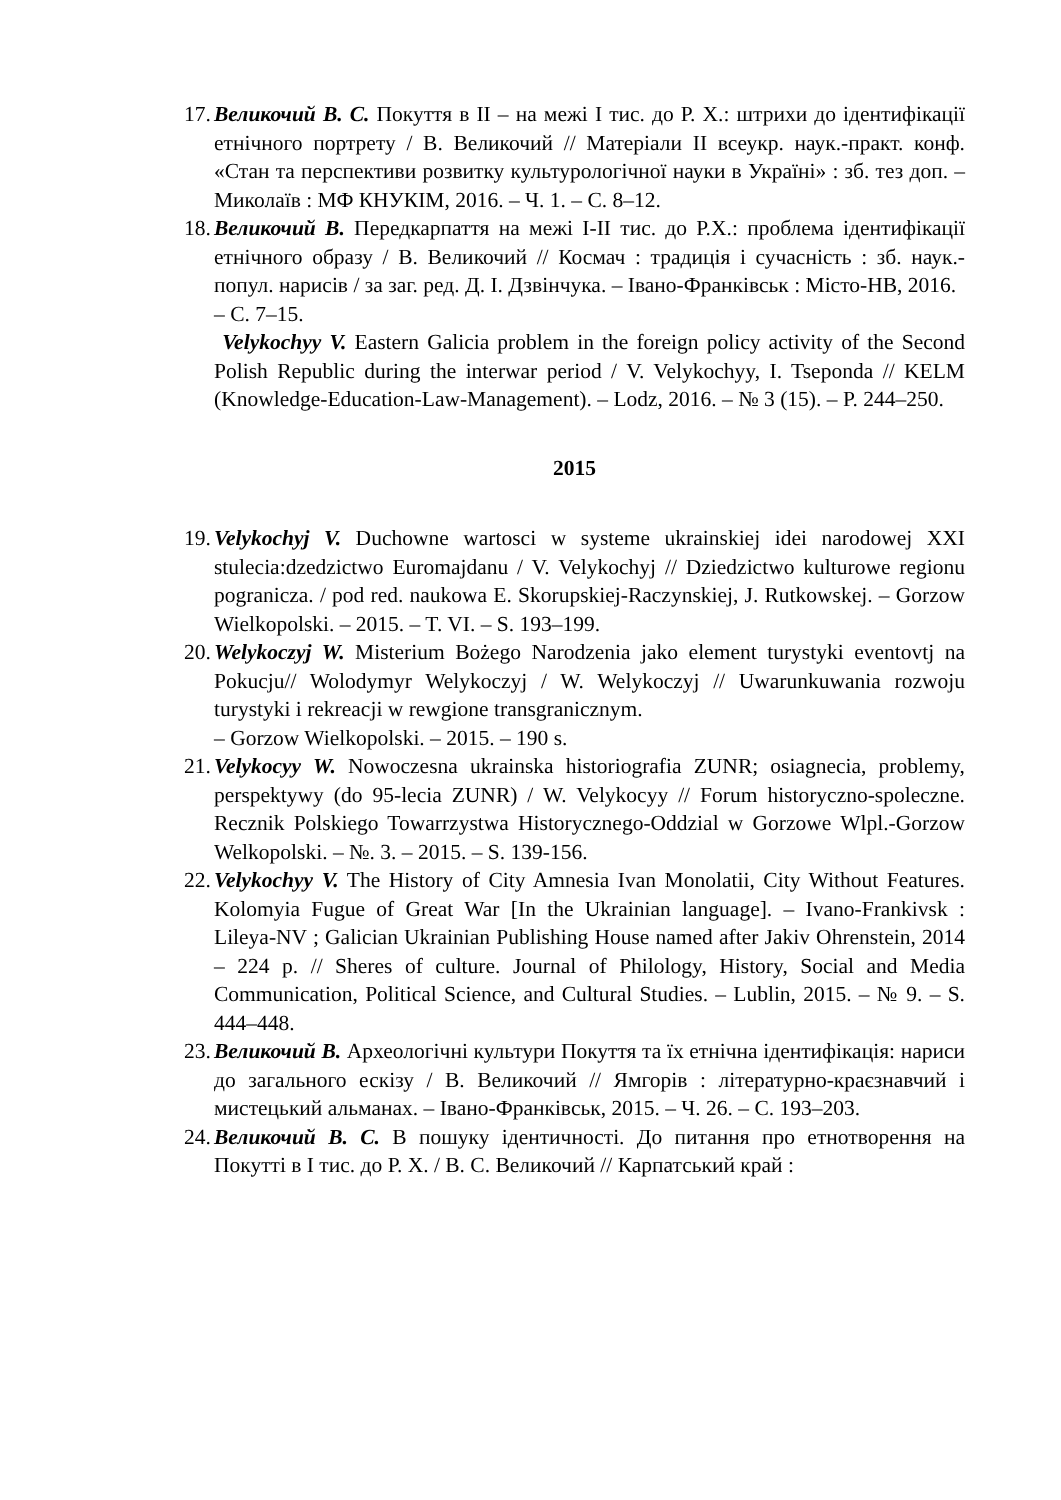17.
Великочий В. С. Покуття в II – на межі I тис. до Р. Х.: штрихи до ідентифікації етнічного портрету / В. Великочий // Матеріали II всеукр. наук.-практ. конф. «Стан та перспективи розвитку культурологічної науки в Україні» : зб. тез доп. – Миколаїв : МФ КНУКІМ, 2016. – Ч. 1. – С. 8–12.
18.
Великочий В. Передкарпаття на межі I-II тис. до Р.Х.: проблема ідентифікації етнічного образу / В. Великочий // Космач : традиція і сучасність : зб. наук.-попул. нарисів / за заг. ред. Д. І. Дзвінчука. – Івано-Франківськ : Місто-НВ, 2016.
– С. 7–15.
Velykochyy V. Eastern Galicia problem in the foreign policy activity of the Second Polish Republic during the interwar period / V. Velykochyy, I. Tseponda // KELM (Knowledge-Education-Law-Management). – Lodz, 2016. – № 3 (15). – P. 244–250.
2015
19.
Velykochyj V. Duchowne wartosci w systeme ukrainskiej idei narodowej XXI stulecia:dzedzictwo Euromajdanu / V. Velykochyj // Dziedzictwo kulturowe regionu pogranicza. / pod red. naukowa E. Skorupskiej-Raczynskiej, J. Rutkowskej. – Gorzow Wielkopolski. – 2015. – T. VI. – S. 193–199.
20.
Welykoczyj W. Misterium Bożego Narodzenia jako element turystyki eventovtj na Pokucju// Wolodymyr Welykoczyj / W. Welykoczyj // Uwarunkuwania rozwoju turystyki i rekreacji w rewgione transgranicznym.
– Gorzow Wielkopolski. – 2015. – 190 s.
21.
Velykocyy W. Nowoczesna ukrainska historiografia ZUNR; osiagnecia, problemy, perspektywy (do 95-lecia ZUNR) / W. Velykocyy // Forum historyczno-spoleczne. Recznik Polskiego Towarrzystwa Historycznego-Oddzial w Gorzowe Wlpl.-Gorzow Welkopolski. – №. 3. – 2015. – S. 139-156.
22.
Velykochyy V. The History of City Amnesia Ivan Monolatii, City Without Features. Kolomyia Fugue of Great War [In the Ukrainian language]. – Ivano-Frankivsk : Lileya-NV ; Galician Ukrainian Publishing House named after Jakiv Ohrenstein, 2014 – 224 p. // Sheres of culture. Journal of Philology, History, Social and Media Communication, Political Science, and Cultural Studies. – Lublin, 2015. – № 9. – S. 444–448.
23.
Великочий В. Археологічні культури Покуття та їх етнічна ідентифікація: нариси до загального ескізу / В. Великочий // Ямгорів : літературно-краєзнавчий і мистецький альманах. – Івано-Франківськ, 2015. – Ч. 26. – С. 193–203.
24.
Великочий В. С. В пошуку ідентичності. До питання про етнотворення на Покутті в I тис. до Р. Х. / В. С. Великочий // Карпатський край :